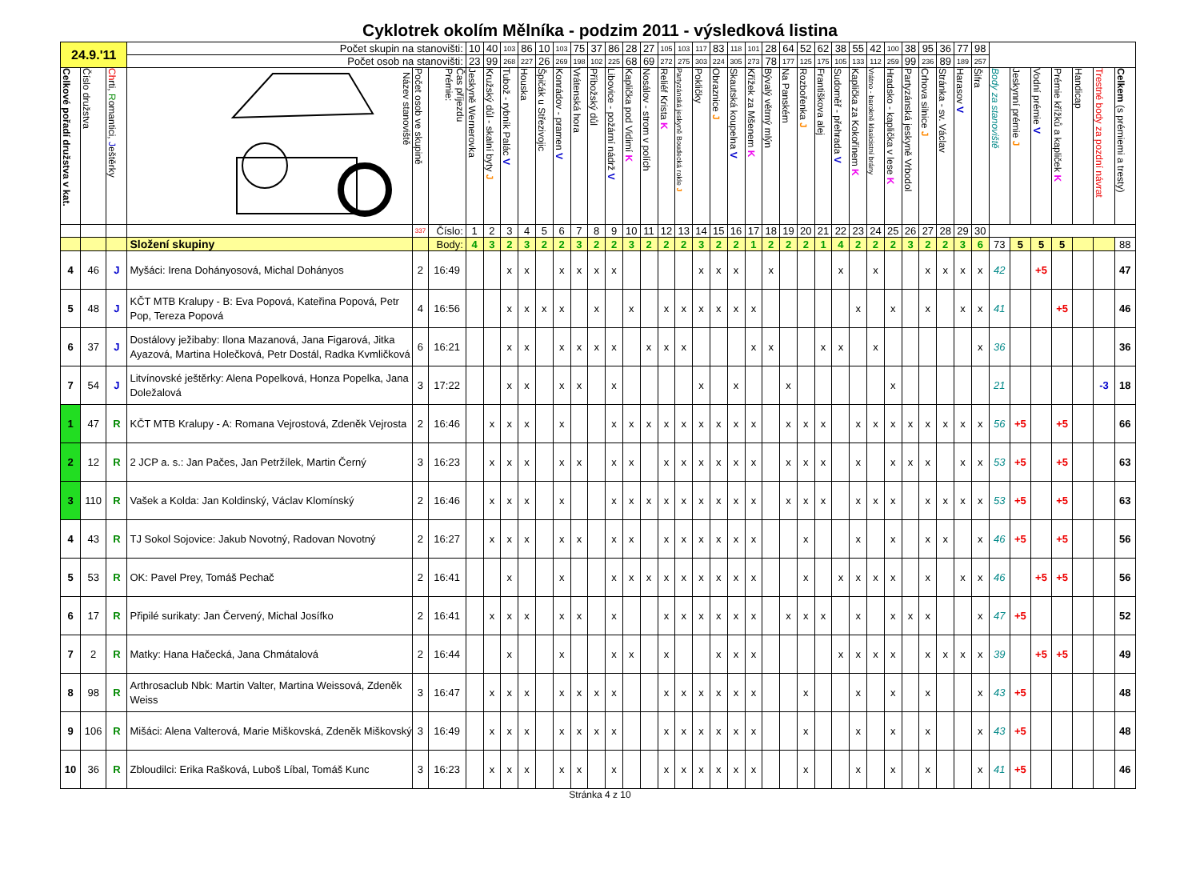Cyklotrek okolím Mělníka - podzim 2011 - výsledková listina
| 24.9.'11 | | | Počet skupin na stanovišti: | | | 10 | 40 | 103 | 86 | 10 | 103 | 75 | 37 | 86 | 28 | 27 | 105 | 103 | 117 | 83 | 118 | 101 | 28 | 64 | 52 | 62 | 38 | 55 | 42 | 100 | 38 | 95 | 36 | 77 | 98 | | | | | | | |
| | | | Počet osob na stanovišti: | | | 23 | 99 | 268 | 227 | 26 | 269 | 198 | 102 | 225 | 68 | 69 | 272 | 275 | 303 | 224 | 305 | 273 | 78 | 177 | 125 | 175 | 105 | 133 | 112 | 259 | 99 | 236 | 89 | 189 | 257 | | | | | | | |
| Celkové pořadí družstva v kat. | Číslo družstva | Ch rti, R omantici, J eštěrky | Název stanoviště | Počet osob ve skupině | Čas příjezdu Prémie: | Jeskyně Wernerovka | Kružský důl - skalní byty J | Tubož - rybník Palác V | Houska | Špičák u Střezivojic | Konrádov - pramen V | Vrátenská hora | Příbožský důl | Libovice - požární nádrž V | Kaplička pod Vidimí K | Nosálov - strom v polích | Reliéf Krista K | Partyzánská jeskyně Boudecká rokle J | Pokličky | Obraznice J | Skautská koupelna V | Křížek za Mšenem K | Bývalý větrný mlýn | Na Panském | Rozbořenka J | Františkova alej | Sudoměř - přehrada V | Kaplička za Kokořínem K | Vrátno - barokně klasicistní brány | Hradsko - kaplička v lese K | Partyzánská jeskyně Vrbodol | Crhova silnice J | Stránka - sv. Václav | Harasov V | Šifra | Body za stanoviště | Jeskynní prémie J | Vodní prémie V | Prémie křížků a kapliček K | Handicap | Trestné body za pozdní návrat | Celkem (s prémiemi a tresty) |
| | | | | 337 | Číslo: | 1 | 2 | 3 | 4 | 5 | 6 | 7 | 8 | 9 | 10 | 11 | 12 | 13 | 14 | 15 | 16 | 17 | 18 | 19 | 20 | 21 | 22 | 23 | 24 | 25 | 26 | 27 | 28 | 29 | 30 | | | | | | | |
| | | | Složení skupiny | | Body: | 4 | 3 | 2 | 3 | 2 | 2 | 3 | 2 | 2 | 3 | 2 | 2 | 2 | 3 | 2 | 2 | 1 | 2 | 2 | 2 | 1 | 4 | 2 | 2 | 2 | 3 | 2 | 2 | 3 | 6 | 73 | 5 | 5 | 5 | | | 88 |
| 4 | 46 | J | Myšáci: Irena Dohányosová, Michal Dohányos | 2 | 16:49 | | | x | x | | x | x | x | x | | | | | x | x | x | | x | | | | x | | x | | | x | x | x | x | 42 | | +5 | | | | 47 |
| 5 | 48 | J | KČT MTB Kralupy - B: Eva Popová, Kateřina Popová, Petr Pop, Tereza Popová | 4 | 16:56 | | | x | x | x | x | | x | | x | | x | x | x | x | x | x | | | | | | x | | x | | x | | x | x | 41 | | | +5 | | | 46 |
| 6 | 37 | J | Dostálovy ježibaby: Ilona Mazanová, Jana Figarová, Jitka Ayazová, Martina Holečková, Petr Dostál, Radka Kvmličková | 6 | 16:21 | | | x | x | | x | x | x | x | | x | x | x | | | | x | x | | | x | x | | x | | | | | | x | 36 | | | | | | 36 |
| 7 | 54 | J | Litvínovské ještěrky: Alena Popelková, Honza Popelka, Jana Doležalová | 3 | 17:22 | | | x | x | | x | x | | x | | | | | x | | x | | | x | | | | | | x | | | | | | 21 | | | | | -3 | 18 |
| 1 | 47 | R | KČT MTB Kralupy - A: Romana Vejrostová, Zdeněk Vejrosta | 2 | 16:46 | | x | x | x | | x | | | x | x | x | x | x | x | x | x | x | | x | x | x | | x | x | x | x | x | x | x | x | 56 | +5 | | +5 | | | 66 |
| 2 | 12 | R | 2 JCP a. s.: Jan Pačes, Jan Petržílek, Martin Černý | 3 | 16:23 | | x | x | x | | x | x | | x | x | | x | x | x | x | x | x | | x | x | x | | x | | x | x | x | | x | x | 53 | +5 | | +5 | | | 63 |
| 3 | 110 | R | Vašek a Kolda: Jan Koldinský, Václav Klomínský | 2 | 16:46 | | x | x | x | | x | | | x | x | x | x | x | x | x | x | x | | x | x | x | | x | x | x | | x | x | x | x | 53 | +5 | | +5 | | | 63 |
| 4 | 43 | R | TJ Sokol Sojovice: Jakub Novotný, Radovan Novotný | 2 | 16:27 | | x | x | x | | x | x | | x | x | | x | x | x | x | x | x | | | x | | | x | | x | | x | x | | x | 46 | +5 | | +5 | | | 56 |
| 5 | 53 | R | OK: Pavel Prey, Tomáš Pechač | 2 | 16:41 | | | x | | | x | | | x | x | x | x | x | x | x | x | x | | | x | | x | x | x | x | | x | | x | x | 46 | | +5 | +5 | | | 56 |
| 6 | 17 | R | Připilé surikaty: Jan Červený, Michal Josífko | 2 | 16:41 | | x | x | x | | x | x | | x | | | x | x | x | x | x | x | | x | x | x | | x | | x | x | x | | | x | 47 | +5 | | | | | 52 |
| 7 | 2 | R | Matky: Hana Hačecká, Jana Chmátalová | 2 | 16:44 | | | x | | | x | | | x | x | | x | | | x | x | x | | | | | x | x | x | x | | x | x | x | x | 39 | | +5 | +5 | | | 49 |
| 8 | 98 | R | Arthrosaclub Nbk: Martin Valter, Martina Weissová, Zdeněk Weiss | 3 | 16:47 | | x | x | x | | x | x | x | x | | | x | x | x | x | x | x | | | x | | | x | | x | | x | | | x | 43 | +5 | | | | | 48 |
| 9 | 106 | R | Mišáci: Alena Valterová, Marie Miškovská, Zdeněk Miškovský | 3 | 16:49 | | x | x | x | | x | x | x | x | | | x | x | x | x | x | x | | | x | | | x | | x | | x | | | x | 43 | +5 | | | | | 48 |
| 10 | 36 | R | Zbloudilci: Erika Rašková, Luboš Líbal, Tomáš Kunc | 3 | 16:23 | | x | x | x | | x | x | | x | | | x | x | x | x | x | x | | | x | | | x | | x | | x | | | x | 41 | +5 | | | | | 46 |
Stránka 4 z 10